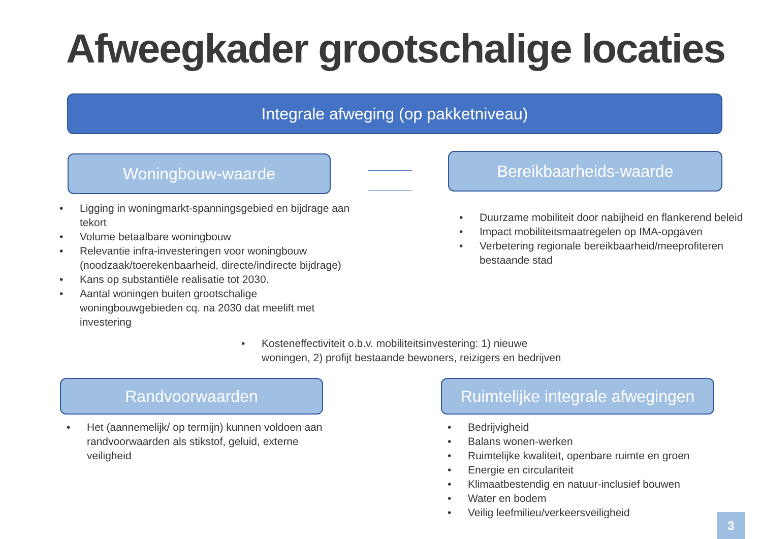Afweegkader grootschalige locaties
Integrale afweging (op pakketniveau)
Woningbouw-waarde Bereikbaarheids-waarde
• Ligging in woningmarkt-spanningsgebied en bijdrage aan tekort
• Volume betaalbare woningbouw
• Relevantie infra-investeringen voor woningbouw (noodzaak/toerekenbaarheid, directe/indirecte bijdrage)
• Kans op substantiële realisatie tot 2030.
• Aantal woningen buiten grootschalige woningbouwgebieden cq. na 2030 dat meelift met investering
• Duurzame mobiliteit door nabijheid en flankerend beleid
• Impact mobiliteitsmaatregelen op IMA-opgaven
• Verbetering regionale bereikbaarheid/meeprofiteren bestaande stad
• Kosteneffectiviteit o.b.v. mobiliteitsinvestering: 1) nieuwe woningen, 2) profijt bestaande bewoners, reizigers en bedrijven
Randvoorwaarden
Ruimtelijke integrale afwegingen
• Het (aannemelijk/ op termijn) kunnen voldoen aan randvoorwaarden als stikstof, geluid, externe veiligheid
• Bedrijvigheid
• Balans wonen-werken
• Ruimtelijke kwaliteit, openbare ruimte en groen
• Energie en circulariteit
• Klimaatbestendig en natuur-inclusief bouwen
• Water en bodem
• Veilig leefmilieu/verkeersveiligheid
3